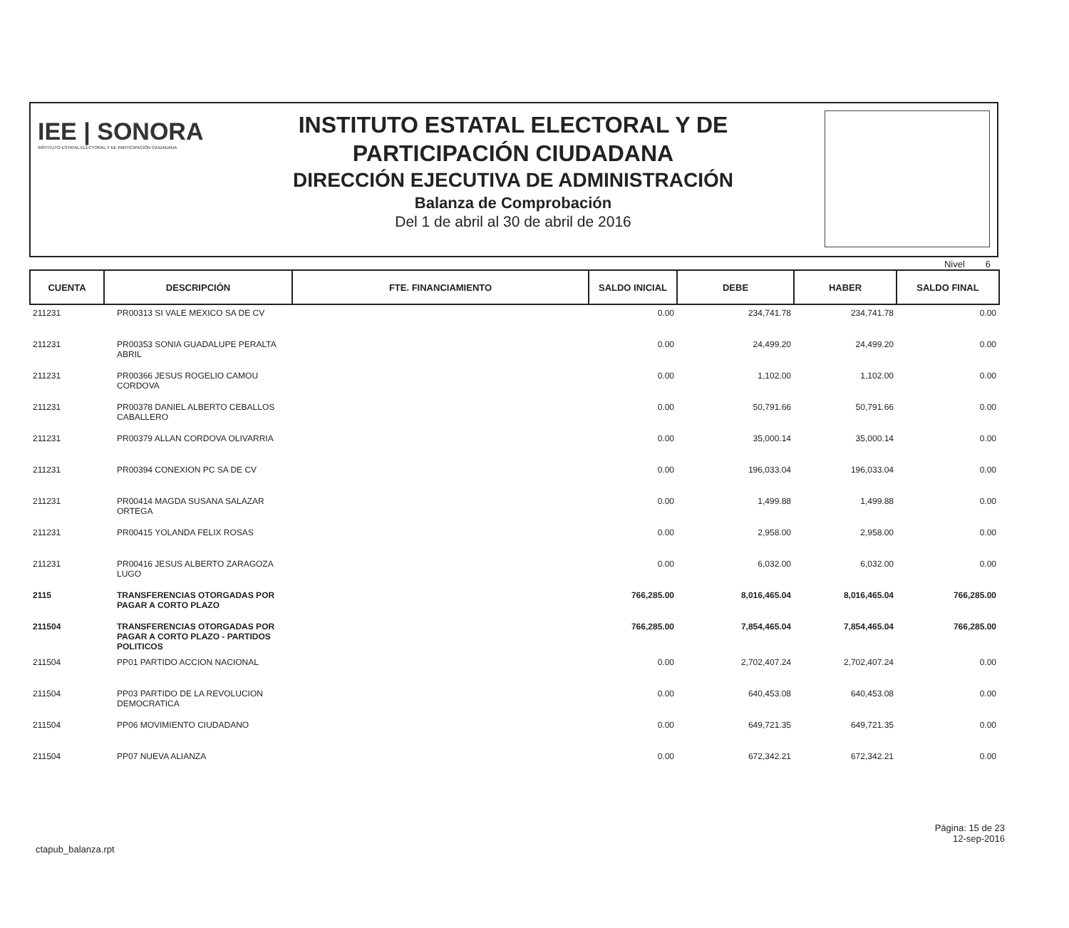IEE | SONORA
INSTITUTO ESTATAL ELECTORAL Y DE PARTICIPACIÓN CIUDADANA
INSTITUTO ESTATAL ELECTORAL Y DE
PARTICIPACIÓN CIUDADANA
DIRECCIÓN EJECUTIVA DE ADMINISTRACIÓN
Balanza de Comprobación
Del 1 de abril al 30 de abril de 2016
Nivel 6
| CUENTA | DESCRIPCIÓN | FTE. FINANCIAMIENTO | SALDO INICIAL | DEBE | HABER | SALDO FINAL |
| --- | --- | --- | --- | --- | --- | --- |
| 211231 | PR00313 SI VALE MEXICO SA DE CV | | 0.00 | 234,741.78 | 234,741.78 | 0.00 |
| 211231 | PR00353 SONIA GUADALUPE PERALTA ABRIL | | 0.00 | 24,499.20 | 24,499.20 | 0.00 |
| 211231 | PR00366 JESUS ROGELIO CAMOU CORDOVA | | 0.00 | 1,102.00 | 1,102.00 | 0.00 |
| 211231 | PR00378 DANIEL ALBERTO CEBALLOS CABALLERO | | 0.00 | 50,791.66 | 50,791.66 | 0.00 |
| 211231 | PR00379 ALLAN CORDOVA OLIVARRIA | | 0.00 | 35,000.14 | 35,000.14 | 0.00 |
| 211231 | PR00394 CONEXION PC SA DE CV | | 0.00 | 196,033.04 | 196,033.04 | 0.00 |
| 211231 | PR00414 MAGDA SUSANA SALAZAR ORTEGA | | 0.00 | 1,499.88 | 1,499.88 | 0.00 |
| 211231 | PR00415 YOLANDA FELIX ROSAS | | 0.00 | 2,958.00 | 2,958.00 | 0.00 |
| 211231 | PR00416 JESUS ALBERTO ZARAGOZA LUGO | | 0.00 | 6,032.00 | 6,032.00 | 0.00 |
| 2115 | TRANSFERENCIAS OTORGADAS POR PAGAR A CORTO PLAZO | | 766,285.00 | 8,016,465.04 | 8,016,465.04 | 766,285.00 |
| 211504 | TRANSFERENCIAS OTORGADAS POR PAGAR A CORTO PLAZO - PARTIDOS POLITICOS | | 766,285.00 | 7,854,465.04 | 7,854,465.04 | 766,285.00 |
| 211504 | PP01 PARTIDO ACCION NACIONAL | | 0.00 | 2,702,407.24 | 2,702,407.24 | 0.00 |
| 211504 | PP03 PARTIDO DE LA REVOLUCION DEMOCRATICA | | 0.00 | 640,453.08 | 640,453.08 | 0.00 |
| 211504 | PP06 MOVIMIENTO CIUDADANO | | 0.00 | 649,721.35 | 649,721.35 | 0.00 |
| 211504 | PP07 NUEVA ALIANZA | | 0.00 | 672,342.21 | 672,342.21 | 0.00 |
ctapub_balanza.rpt
Página: 15 de 23
12-sep-2016